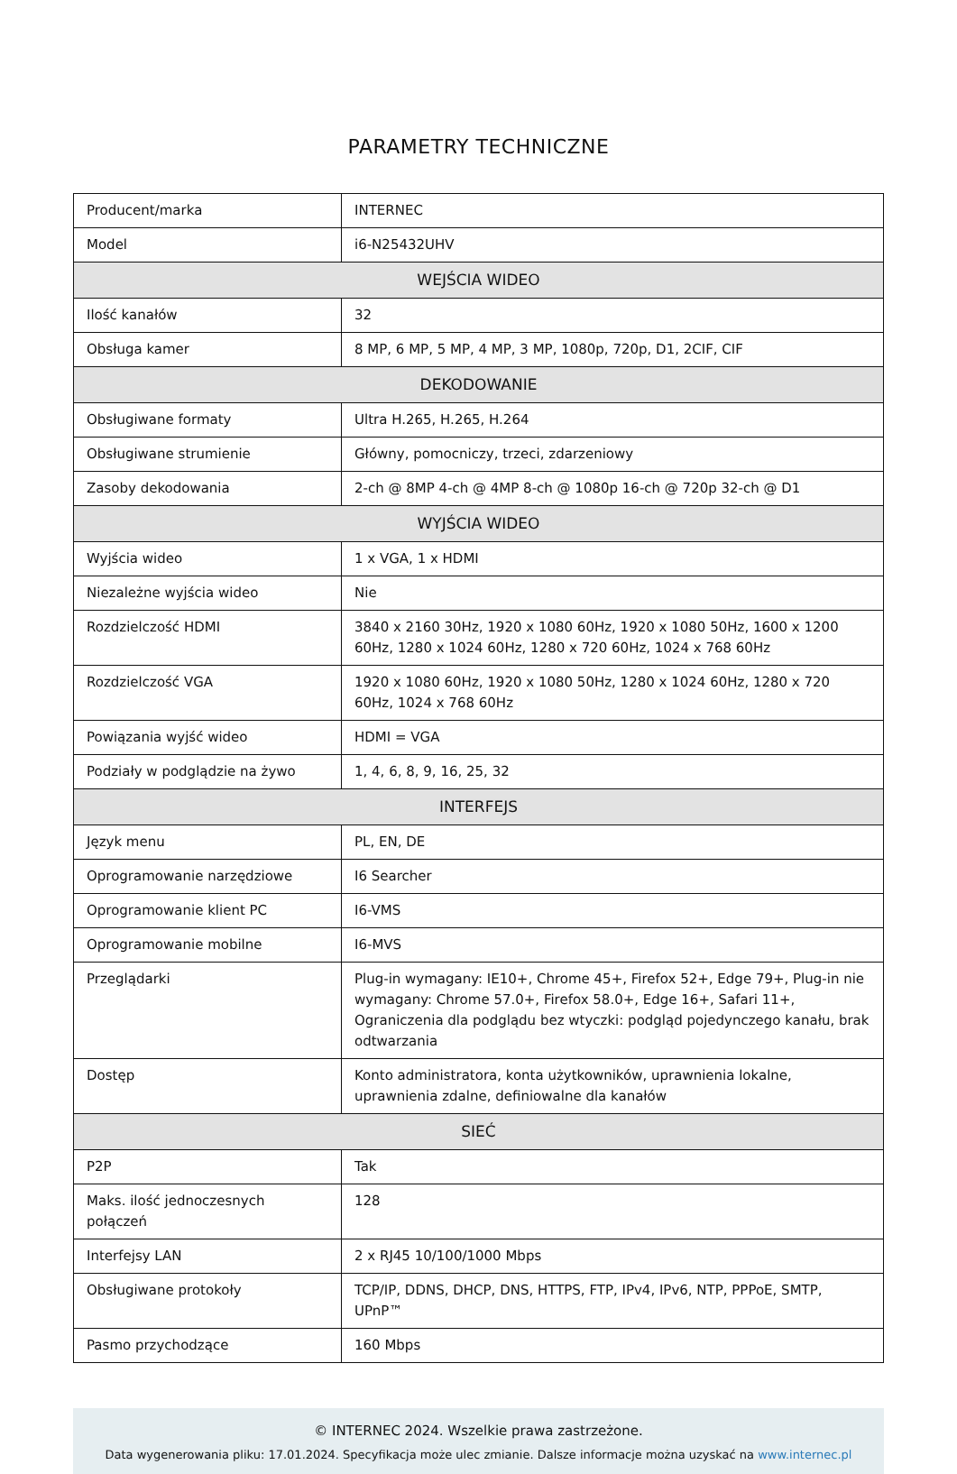PARAMETRY TECHNICZNE
| Producent/marka | INTERNEC |
| Model | i6-N25432UHV |
| WEJŚCIA WIDEO | |
| Ilość kanałów | 32 |
| Obsługa kamer | 8 MP, 6 MP, 5 MP, 4 MP, 3 MP, 1080p, 720p, D1, 2CIF, CIF |
| DEKODOWANIE | |
| Obsługiwane formaty | Ultra H.265, H.265, H.264 |
| Obsługiwane strumienie | Główny, pomocniczy, trzeci, zdarzeniowy |
| Zasoby dekodowania | 2-ch @ 8MP 4-ch @ 4MP 8-ch @ 1080p 16-ch @ 720p 32-ch @ D1 |
| WYJŚCIA WIDEO | |
| Wyjścia wideo | 1 x VGA, 1 x HDMI |
| Niezależne wyjścia wideo | Nie |
| Rozdzielczość HDMI | 3840 x 2160 30Hz, 1920 x 1080 60Hz, 1920 x 1080 50Hz, 1600 x 1200 60Hz, 1280 x 1024 60Hz, 1280 x 720 60Hz, 1024 x 768 60Hz |
| Rozdzielczość VGA | 1920 x 1080 60Hz, 1920 x 1080 50Hz, 1280 x 1024 60Hz, 1280 x 720 60Hz, 1024 x 768 60Hz |
| Powiązania wyjść wideo | HDMI = VGA |
| Podziały w podglądzie na żywo | 1, 4, 6, 8, 9, 16, 25, 32 |
| INTERFEJS | |
| Język menu | PL, EN, DE |
| Oprogramowanie narzędziowe | I6 Searcher |
| Oprogramowanie klient PC | I6-VMS |
| Oprogramowanie mobilne | I6-MVS |
| Przeglądarki | Plug-in wymagany: IE10+, Chrome 45+, Firefox 52+, Edge 79+, Plug-in nie wymagany: Chrome 57.0+, Firefox 58.0+, Edge 16+, Safari 11+, Ograniczenia dla podglądu bez wtyczki: podgląd pojedynczego kanału, brak odtwarzania |
| Dostęp | Konto administratora, konta użytkowników, uprawnienia lokalne, uprawnienia zdalne, definiowalne dla kanałów |
| SIEĆ | |
| P2P | Tak |
| Maks. ilość jednoczesnych połączeń | 128 |
| Interfejsy LAN | 2 x RJ45 10/100/1000 Mbps |
| Obsługiwane protokoły | TCP/IP, DDNS, DHCP, DNS, HTTPS, FTP, IPv4, IPv6, NTP, PPPoE, SMTP, UPnP™ |
| Pasmo przychodzące | 160 Mbps |
© INTERNEC 2024. Wszelkie prawa zastrzeżone.
Data wygenerowania pliku: 17.01.2024. Specyfikacja może ulec zmianie. Dalsze informacje można uzyskać na www.internec.pl